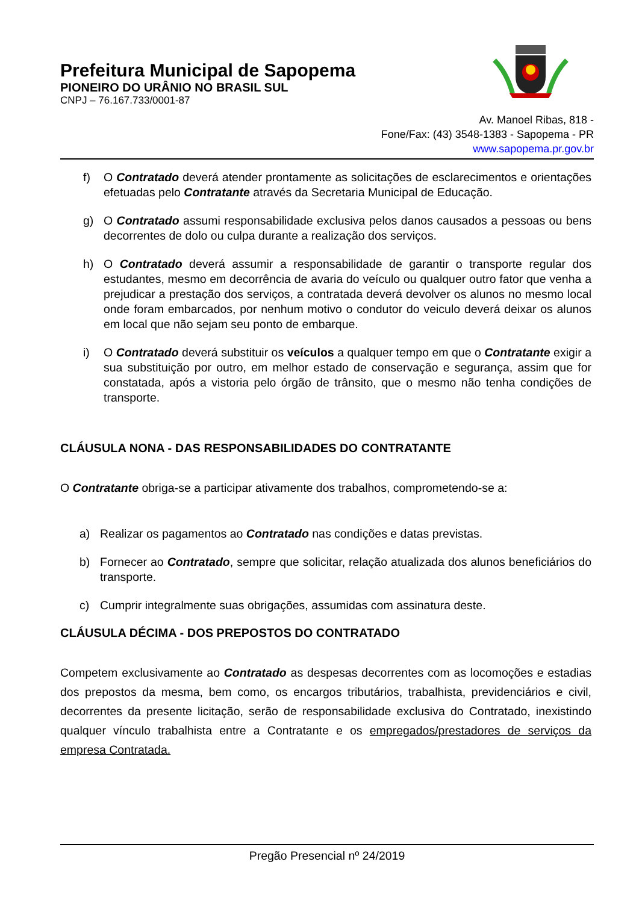Prefeitura Municipal de Sapopema
PIONEIRO DO URÂNIO NO BRASIL SUL
CNPJ – 76.167.733/0001-87
Av. Manoel Ribas, 818 -
Fone/Fax: (43) 3548-1383 - Sapopema - PR
www.sapopema.pr.gov.br
f) O Contratado deverá atender prontamente as solicitações de esclarecimentos e orientações efetuadas pelo Contratante através da Secretaria Municipal de Educação.
g) O Contratado assumi responsabilidade exclusiva pelos danos causados a pessoas ou bens decorrentes de dolo ou culpa durante a realização dos serviços.
h) O Contratado deverá assumir a responsabilidade de garantir o transporte regular dos estudantes, mesmo em decorrência de avaria do veículo ou qualquer outro fator que venha a prejudicar a prestação dos serviços, a contratada deverá devolver os alunos no mesmo local onde foram embarcados, por nenhum motivo o condutor do veiculo deverá deixar os alunos em local que não sejam seu ponto de embarque.
i) O Contratado deverá substituir os veículos a qualquer tempo em que o Contratante exigir a sua substituição por outro, em melhor estado de conservação e segurança, assim que for constatada, após a vistoria pelo órgão de trânsito, que o mesmo não tenha condições de transporte.
CLÁUSULA NONA - DAS RESPONSABILIDADES DO CONTRATANTE
O Contratante obriga-se a participar ativamente dos trabalhos, comprometendo-se a:
a) Realizar os pagamentos ao Contratado nas condições e datas previstas.
b) Fornecer ao Contratado, sempre que solicitar, relação atualizada dos alunos beneficiários do transporte.
c) Cumprir integralmente suas obrigações, assumidas com assinatura deste.
CLÁUSULA DÉCIMA - DOS PREPOSTOS DO CONTRATADO
Competem exclusivamente ao Contratado as despesas decorrentes com as locomoções e estadias dos prepostos da mesma, bem como, os encargos tributários, trabalhista, previdenciários e civil, decorrentes da presente licitação, serão de responsabilidade exclusiva do Contratado, inexistindo qualquer vínculo trabalhista entre a Contratante e os empregados/prestadores de serviços da empresa Contratada.
Pregão Presencial nº 24/2019